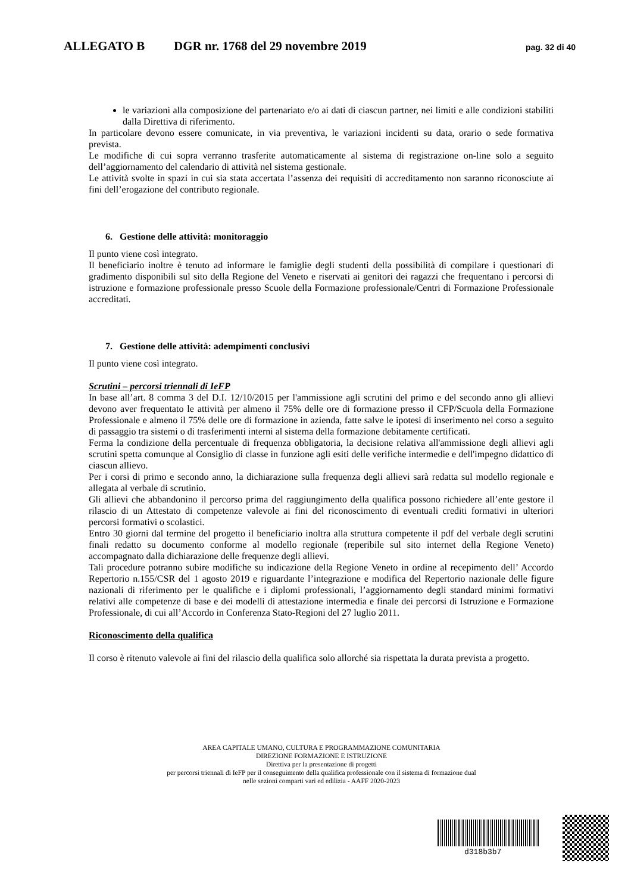ALLEGATO B DGR nr. 1768 del 29 novembre 2019 pag. 32 di 40
le variazioni alla composizione del partenariato e/o ai dati di ciascun partner, nei limiti e alle condizioni stabiliti dalla Direttiva di riferimento.
In particolare devono essere comunicate, in via preventiva, le variazioni incidenti su data, orario o sede formativa prevista.
Le modifiche di cui sopra verranno trasferite automaticamente al sistema di registrazione on-line solo a seguito dell’aggiornamento del calendario di attività nel sistema gestionale.
Le attività svolte in spazi in cui sia stata accertata l’assenza dei requisiti di accreditamento non saranno riconosciute ai fini dell’erogazione del contributo regionale.
6. Gestione delle attività: monitoraggio
Il punto viene così integrato.
Il beneficiario inoltre è tenuto ad informare le famiglie degli studenti della possibilità di compilare i questionari di gradimento disponibili sul sito della Regione del Veneto e riservati ai genitori dei ragazzi che frequentano i percorsi di istruzione e formazione professionale presso Scuole della Formazione professionale/Centri di Formazione Professionale accreditati.
7. Gestione delle attività: adempimenti conclusivi
Il punto viene così integrato.
Scrutini – percorsi triennali di IeFP
In base all’art. 8 comma 3 del D.I. 12/10/2015 per l'ammissione agli scrutini del primo e del secondo anno gli allievi devono aver frequentato le attività per almeno il 75% delle ore di formazione presso il CFP/Scuola della Formazione Professionale e almeno il 75% delle ore di formazione in azienda, fatte salve le ipotesi di inserimento nel corso a seguito di passaggio tra sistemi o di trasferimenti interni al sistema della formazione debitamente certificati.
Ferma la condizione della percentuale di frequenza obbligatoria, la decisione relativa all'ammissione degli allievi agli scrutini spetta comunque al Consiglio di classe in funzione agli esiti delle verifiche intermedie e dell'impegno didattico di ciascun allievo.
Per i corsi di primo e secondo anno, la dichiarazione sulla frequenza degli allievi sarà redatta sul modello regionale e allegata al verbale di scrutinio.
Gli allievi che abbandonino il percorso prima del raggiungimento della qualifica possono richiedere all’ente gestore il rilascio di un Attestato di competenze valevole ai fini del riconoscimento di eventuali crediti formativi in ulteriori percorsi formativi o scolastici.
Entro 30 giorni dal termine del progetto il beneficiario inoltra alla struttura competente il pdf del verbale degli scrutini finali redatto su documento conforme al modello regionale (reperibile sul sito internet della Regione Veneto) accompagnato dalla dichiarazione delle frequenze degli allievi.
Tali procedure potranno subire modifiche su indicazione della Regione Veneto in ordine al recepimento dell’ Accordo Repertorio n.155/CSR del 1 agosto 2019 e riguardante l’integrazione e modifica del Repertorio nazionale delle figure nazionali di riferimento per le qualifiche e i diplomi professionali, l’aggiornamento degli standard minimi formativi relativi alle competenze di base e dei modelli di attestazione intermedia e finale dei percorsi di Istruzione e Formazione Professionale, di cui all’Accordo in Conferenza Stato-Regioni del 27 luglio 2011.
Riconoscimento della qualifica
Il corso è ritenuto valevole ai fini del rilascio della qualifica solo allorché sia rispettata la durata prevista a progetto.
AREA CAPITALE UMANO, CULTURA E PROGRAMMAZIONE COMUNITARIA
DIREZIONE FORMAZIONE E ISTRUZIONE
Direttiva per la presentazione di progetti
per percorsi triennali di IeFP per il conseguimento della qualifica professionale con il sistema di formazione dual
nelle sezioni comparti vari ed edilizia - AAFF 2020-2023
d318b3b7